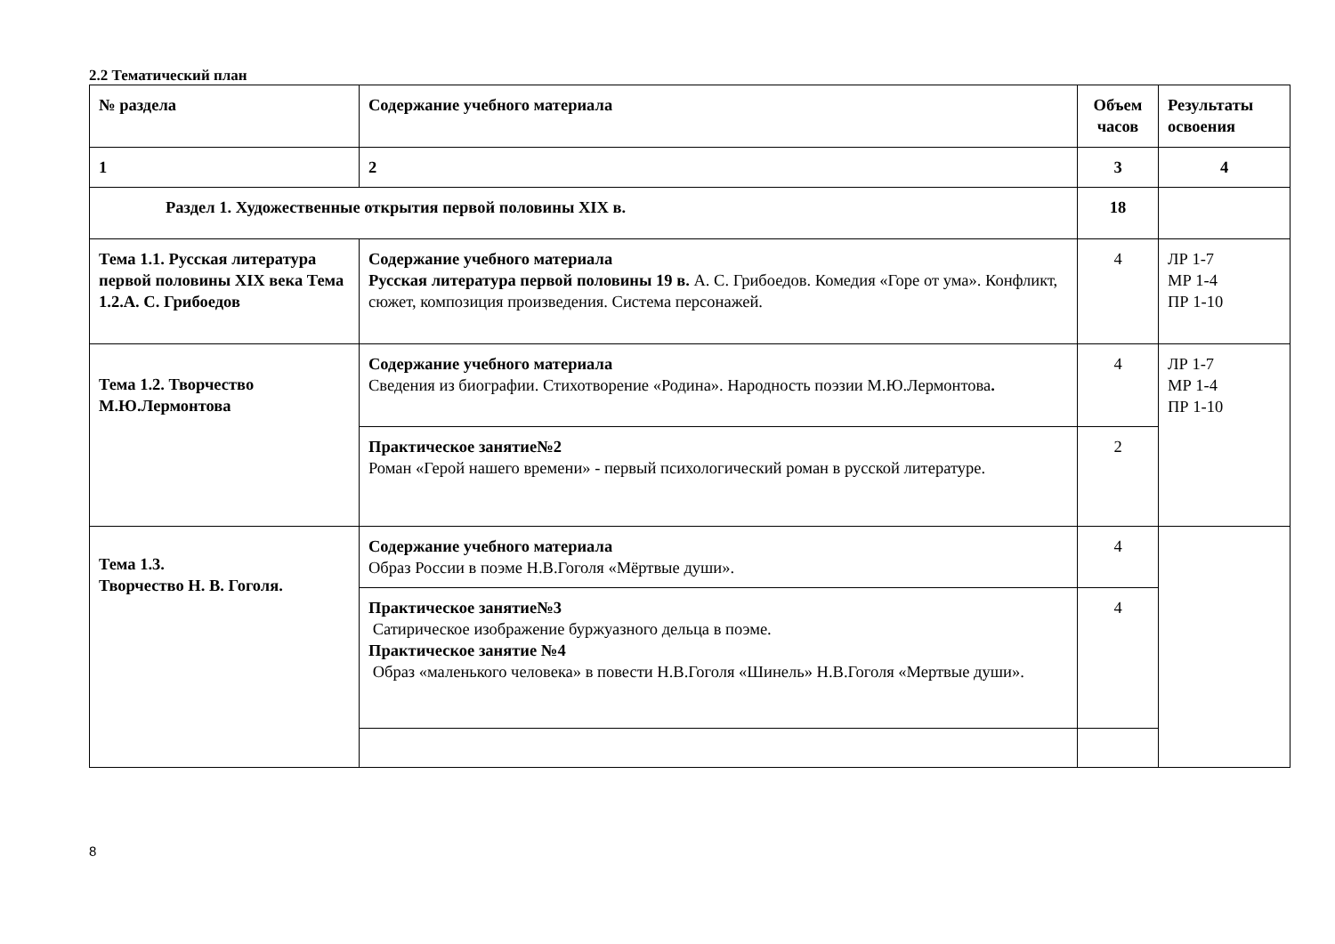2.2 Тематический план
| № раздела | Содержание учебного материала | Объем часов | Результаты освоения |
| --- | --- | --- | --- |
| 1 | 2 | 3 | 4 |
| Раздел 1. Художественные открытия первой половины XIX в. | | 18 | |
| Тема 1.1. Русская литература первой половины XIX века Тема 1.2.А. С. Грибоедов | Содержание учебного материала Русская литература первой половины 19 в. А. С. Грибоедов. Комедия «Горе от ума». Конфликт, сюжет, композиция произведения. Система персонажей. | 4 | ЛР 1-7 МР 1-4 ПР 1-10 |
| Тема 1.2. Творчество М.Ю.Лермонтова | Содержание учебного материала Сведения из биографии. Стихотворение «Родина». Народность поэзии М.Ю.Лермонтова . | 4 | ЛР 1-7 МР 1-4 ПР 1-10 |
| | Практическое занятие№2 Роман «Герой нашего времени» - первый психологический роман в русской литературе. | 2 | |
| Тема 1.3. Творчество Н. В. Гоголя. | Содержание учебного материала Образ России в поэме Н.В.Гоголя «Мёртвые души». | 4 | |
| | Практическое занятие№3 Сатирическое изображение буржуазного дельца в поэме. Практическое занятие №4 Образ «маленького человека» в повести Н.В.Гоголя «Шинель» Н.В.Гоголя «Мертвые души». | 4 | |
8